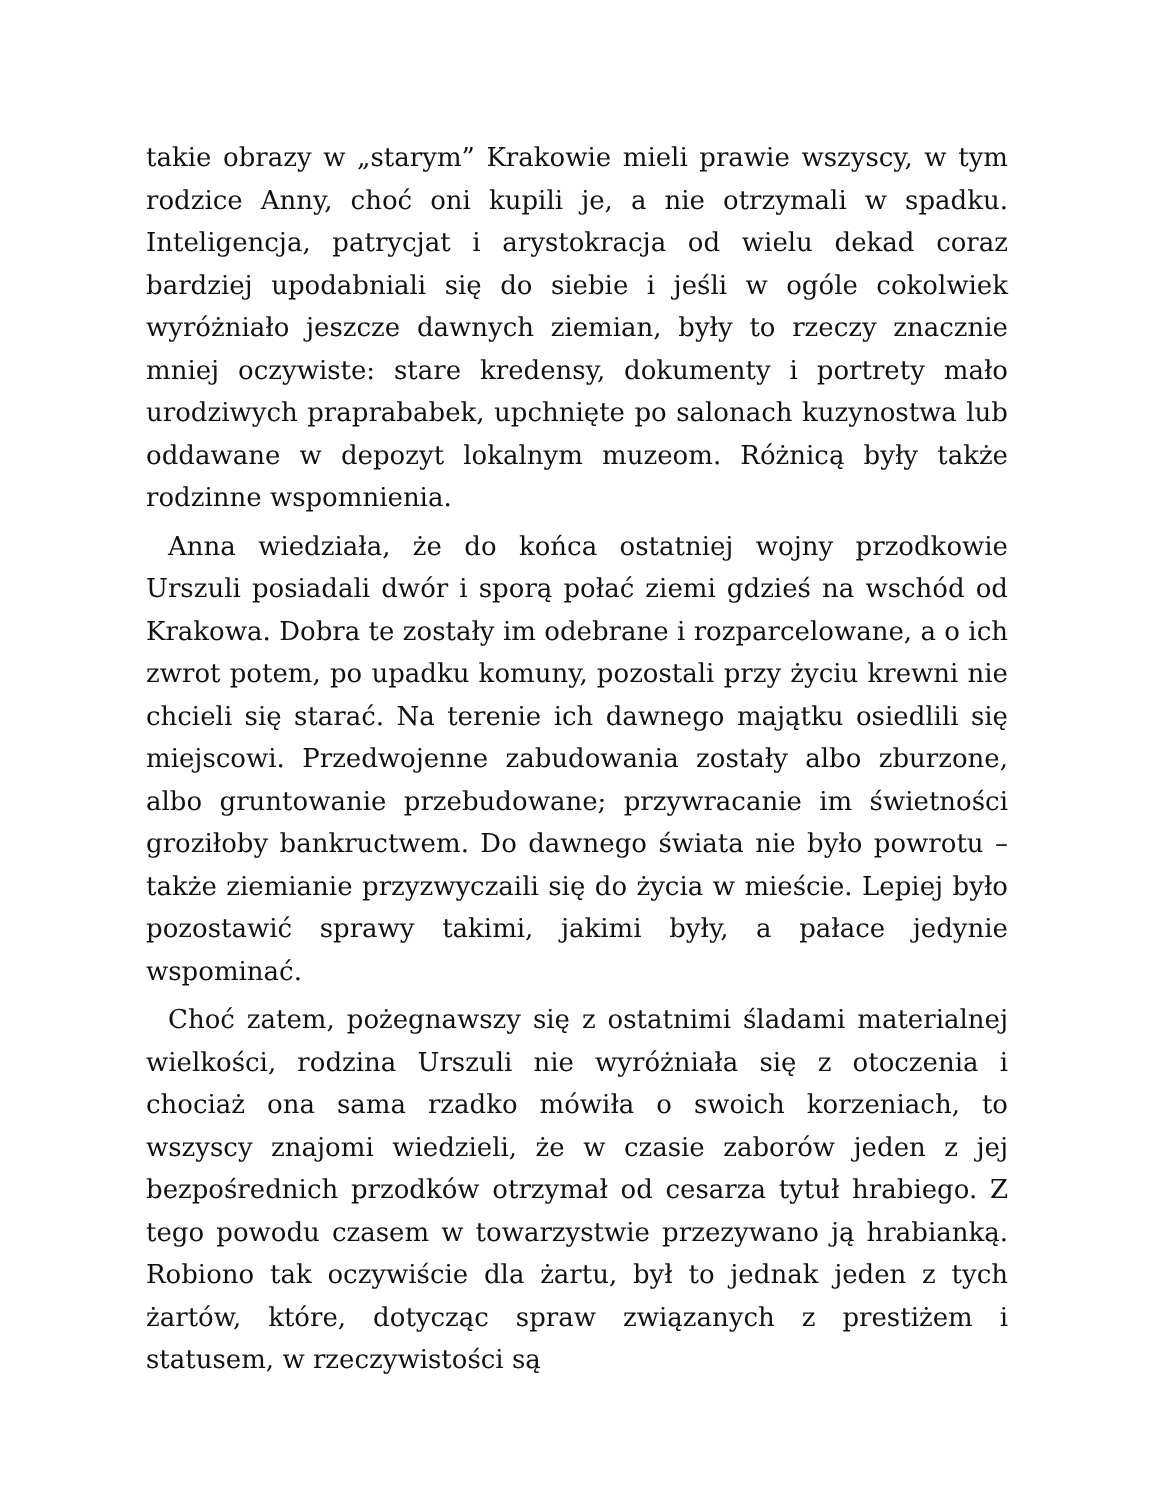takie obrazy w „starym” Krakowie mieli prawie wszyscy, w tym rodzice Anny, choć oni kupili je, a nie otrzymali w spadku. Inteligencja, patrycjat i arystokracja od wielu dekad coraz bardziej upodabniali się do siebie i jeśli w ogóle cokolwiek wyróżniało jeszcze dawnych ziemian, były to rzeczy znacznie mniej oczywiste: stare kredensy, dokumenty i portrety mało urodziwych praprababek, upchnięte po salonach kuzynostwa lub oddawane w depozyt lokalnym muzeom. Różnicą były także rodzinne wspomnienia.
Anna wiedziała, że do końca ostatniej wojny przodkowie Urszuli posiadali dwór i sporą połać ziemi gdzieś na wschód od Krakowa. Dobra te zostały im odebrane i rozparcelowane, a o ich zwrot potem, po upadku komuny, pozostali przy życiu krewni nie chcieli się starać. Na terenie ich dawnego majątku osiedlili się miejscowi. Przedwojenne zabudowania zostały albo zburzone, albo gruntowanie przebudowane; przywracanie im świetności groziłoby bankructwem. Do dawnego świata nie było powrotu – także ziemianie przyzwyczaili się do życia w mieście. Lepiej było pozostawić sprawy takimi, jakimi były, a pałace jedynie wspominać.
Choć zatem, pożegnawszy się z ostatnimi śladami materialnej wielkości, rodzina Urszuli nie wyróżniała się z otoczenia i chociaż ona sama rzadko mówiła o swoich korzeniach, to wszyscy znajomi wiedzieli, że w czasie zaborów jeden z jej bezpośrednich przodków otrzymał od cesarza tytuł hrabiego. Z tego powodu czasem w towarzystwie przezywano ją hrabianką. Robiono tak oczywiście dla żartu, był to jednak jeden z tych żartów, które, dotycząc spraw związanych z prestiżem i statusem, w rzeczywistości są